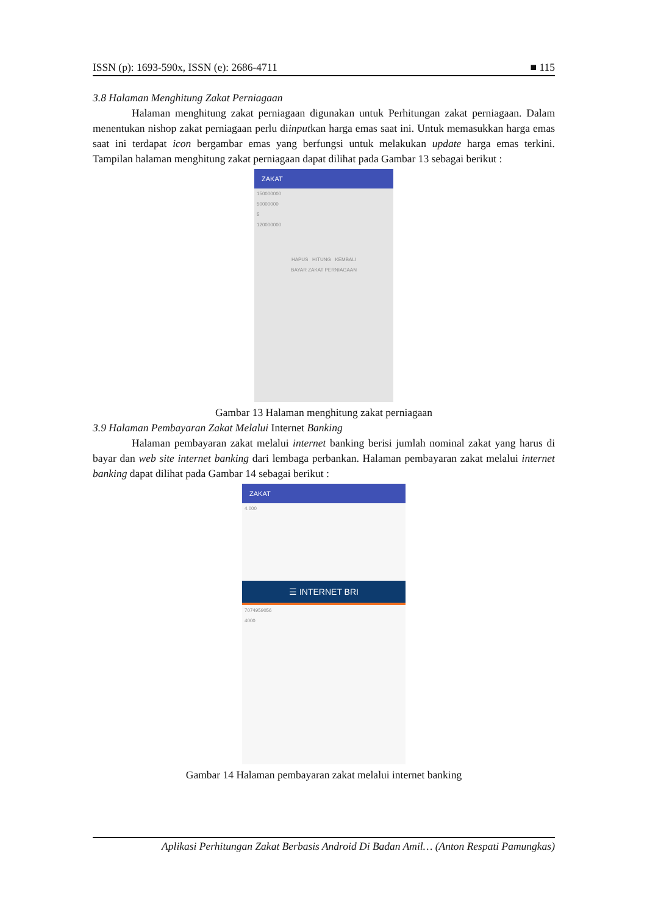ISSN (p): 1693-590x, ISSN (e): 2686-4711 ■ 115
3.8 Halaman Menghitung Zakat Perniagaan
Halaman menghitung zakat perniagaan digunakan untuk Perhitungan zakat perniagaan. Dalam menentukan nishop zakat perniagaan perlu diinputkan harga emas saat ini. Untuk memasukkan harga emas saat ini terdapat icon bergambar emas yang berfungsi untuk melakukan update harga emas terkini. Tampilan halaman menghitung zakat perniagaan dapat dilihat pada Gambar 13 sebagai berikut :
ZAKAT
150000000
50000000
5
120000000
HAPUS HITUNG KEMBALI
BAYAR ZAKAT PERNIAGAAN
Gambar 13 Halaman menghitung zakat perniagaan
3.9 Halaman Pembayaran Zakat Melalui Internet Banking
Halaman pembayaran zakat melalui internet banking berisi jumlah nominal zakat yang harus di bayar dan web site internet banking dari lembaga perbankan. Halaman pembayaran zakat melalui internet banking dapat dilihat pada Gambar 14 sebagai berikut :
ZAKAT
4.000
☰ INTERNET BRI
7074959056
4000
Gambar 14 Halaman pembayaran zakat melalui internet banking
Aplikasi Perhitungan Zakat Berbasis Android Di Badan Amil… (Anton Respati Pamungkas)